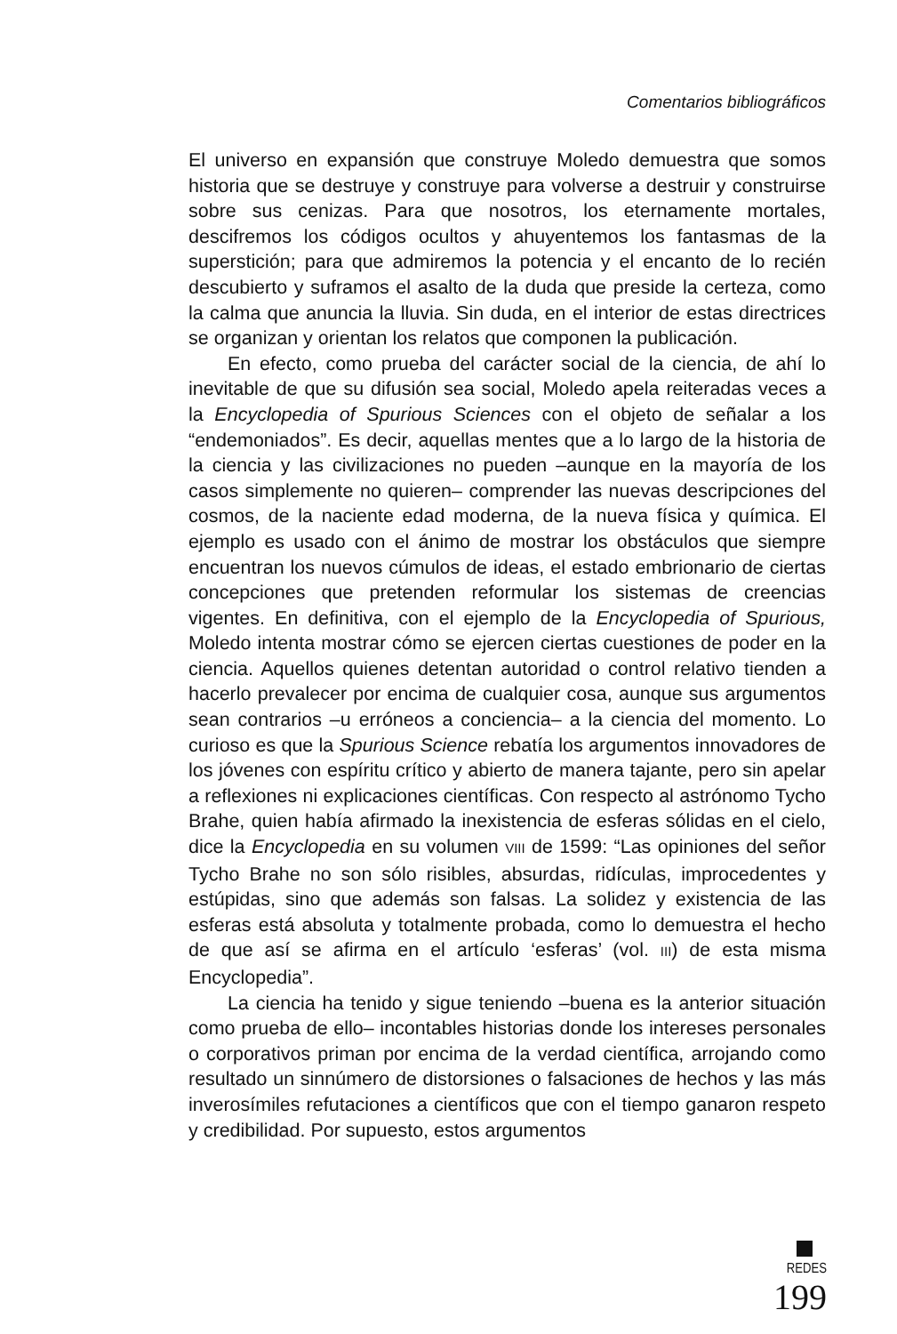Comentarios bibliográficos
El universo en expansión que construye Moledo demuestra que somos historia que se destruye y construye para volverse a destruir y construirse sobre sus cenizas. Para que nosotros, los eternamente mortales, descifremos los códigos ocultos y ahuyentemos los fantasmas de la superstición; para que admiremos la potencia y el encanto de lo recién descubierto y suframos el asalto de la duda que preside la certeza, como la calma que anuncia la lluvia. Sin duda, en el interior de estas directrices se organizan y orientan los relatos que componen la publicación.
En efecto, como prueba del carácter social de la ciencia, de ahí lo inevitable de que su difusión sea social, Moledo apela reiteradas veces a la Encyclopedia of Spurious Sciences con el objeto de señalar a los “endemoniados”. Es decir, aquellas mentes que a lo largo de la historia de la ciencia y las civilizaciones no pueden –aunque en la mayoría de los casos simplemente no quieren– comprender las nuevas descripciones del cosmos, de la naciente edad moderna, de la nueva física y química. El ejemplo es usado con el ánimo de mostrar los obstáculos que siempre encuentran los nuevos cúmulos de ideas, el estado embrionario de ciertas concepciones que pretenden reformular los sistemas de creencias vigentes. En definitiva, con el ejemplo de la Encyclopedia of Spurious, Moledo intenta mostrar cómo se ejercen ciertas cuestiones de poder en la ciencia. Aquellos quienes detentan autoridad o control relativo tienden a hacerlo prevalecer por encima de cualquier cosa, aunque sus argumentos sean contrarios –u erróneos a conciencia– a la ciencia del momento. Lo curioso es que la Spurious Science rebatía los argumentos innovadores de los jóvenes con espíritu crítico y abierto de manera tajante, pero sin apelar a reflexiones ni explicaciones científicas. Con respecto al astrónomo Tycho Brahe, quien había afirmado la inexistencia de esferas sólidas en el cielo, dice la Encyclopedia en su volumen VIII de 1599: “Las opiniones del señor Tycho Brahe no son sólo risibles, absurdas, ridículas, improcedentes y estúpidas, sino que además son falsas. La solidez y existencia de las esferas está absoluta y totalmente probada, como lo demuestra el hecho de que así se afirma en el artículo ‘esferas’ (vol. III) de esta misma Encyclopedia”.
La ciencia ha tenido y sigue teniendo –buena es la anterior situación como prueba de ello– incontables historias donde los intereses personales o corporativos priman por encima de la verdad científica, arrojando como resultado un sinnúmero de distorsiones o falsaciones de hechos y las más inverosímiles refutaciones a científicos que con el tiempo ganaron respeto y credibilidad. Por supuesto, estos argumentos
REDES 199